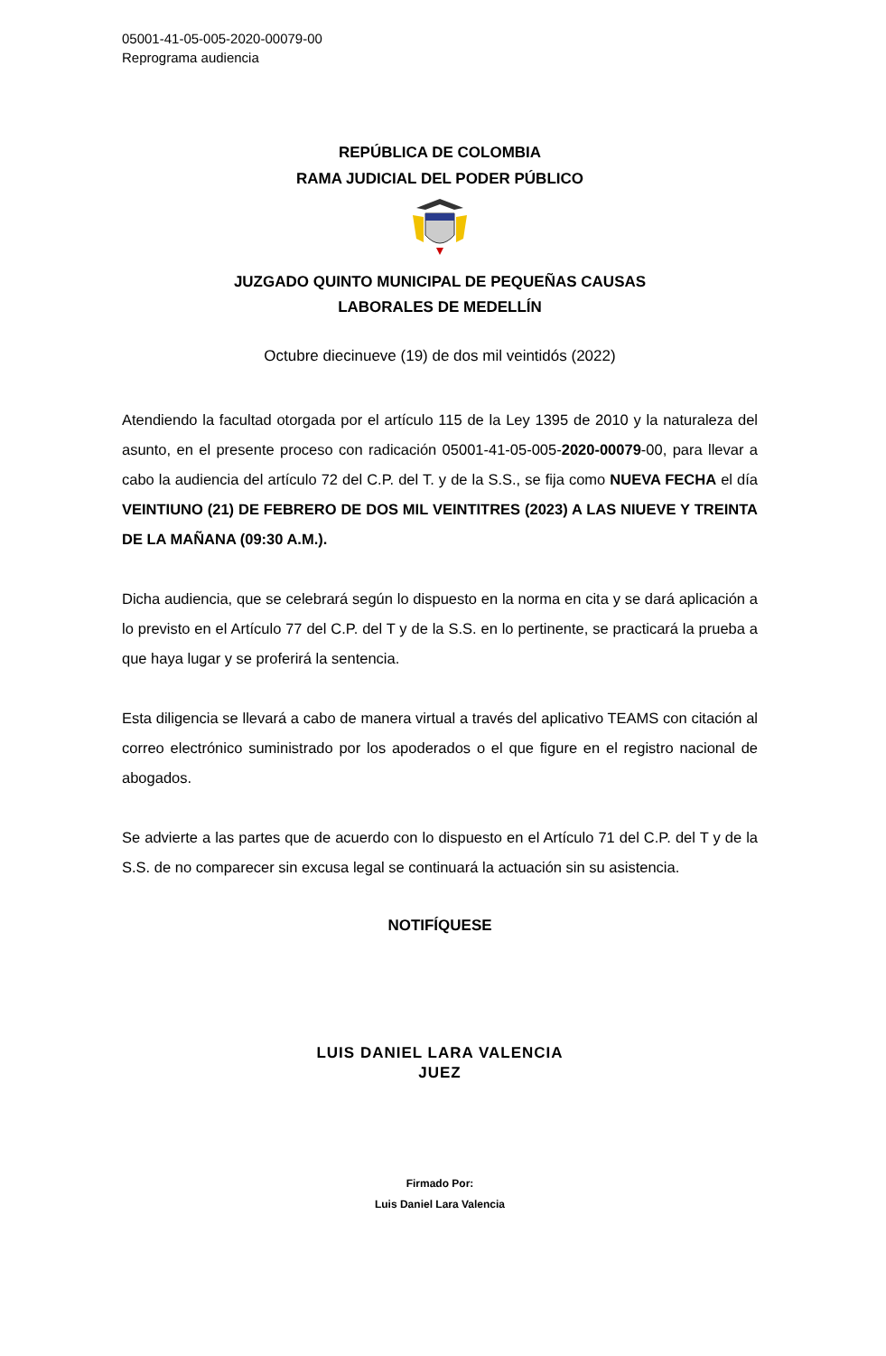05001-41-05-005-2020-00079-00
Reprograma audiencia
REPÚBLICA DE COLOMBIA
RAMA JUDICIAL DEL PODER PÚBLICO
JUZGADO QUINTO MUNICIPAL DE PEQUEÑAS CAUSAS
LABORALES DE MEDELLÍN
Octubre diecinueve (19) de dos mil veintidós (2022)
Atendiendo la facultad otorgada por el artículo 115 de la Ley 1395 de 2010 y la naturaleza del asunto, en el presente proceso con radicación 05001-41-05-005-2020-00079-00, para llevar a cabo la audiencia del artículo 72 del C.P. del T. y de la S.S., se fija como NUEVA FECHA el día VEINTIUNO (21) DE FEBRERO DE DOS MIL VEINTITRES (2023) A LAS NIUEVE Y TREINTA DE LA MAÑANA (09:30 A.M.).
Dicha audiencia, que se celebrará según lo dispuesto en la norma en cita y se dará aplicación a lo previsto en el Artículo 77 del C.P. del T y de la S.S. en lo pertinente, se practicará la prueba a que haya lugar y se proferirá la sentencia.
Esta diligencia se llevará a cabo de manera virtual a través del aplicativo TEAMS con citación al correo electrónico suministrado por los apoderados o el que figure en el registro nacional de abogados.
Se advierte a las partes que de acuerdo con lo dispuesto en el Artículo 71 del C.P. del T y de la S.S. de no comparecer sin excusa legal se continuará la actuación sin su asistencia.
NOTIFÍQUESE
LUIS DANIEL LARA VALENCIA
JUEZ
Firmado Por:
Luis Daniel Lara Valencia